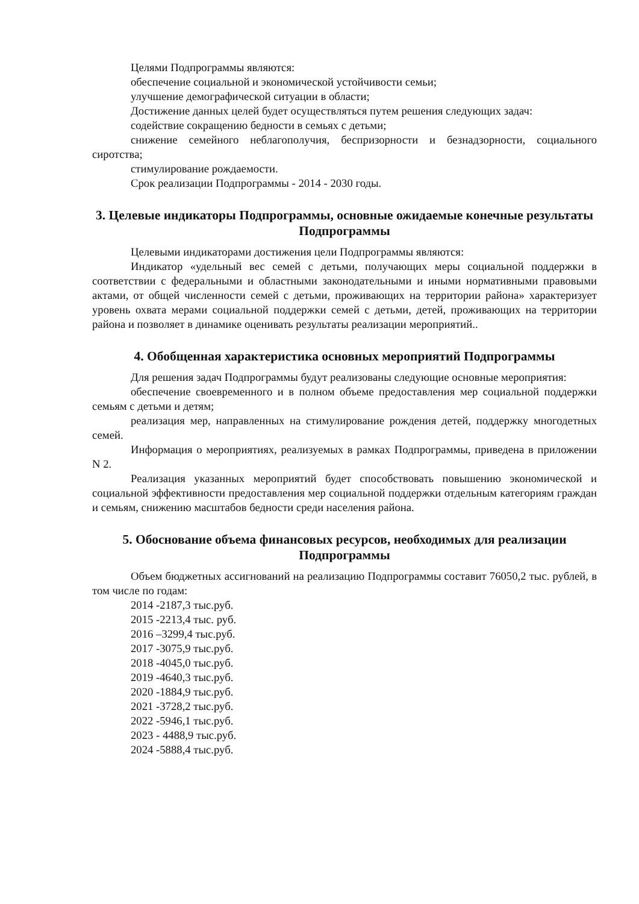Целями Подпрограммы являются:
обеспечение социальной и экономической устойчивости семьи;
улучшение демографической ситуации в области;
Достижение данных целей будет осуществляться путем решения следующих задач:
содействие сокращению бедности в семьях с детьми;
снижение семейного неблагополучия, беспризорности и безнадзорности, социального сиротства;
стимулирование рождаемости.
Срок реализации Подпрограммы - 2014 - 2030 годы.
3. Целевые индикаторы Подпрограммы, основные ожидаемые конечные результаты Подпрограммы
Целевыми индикаторами достижения цели Подпрограммы являются:
Индикатор «удельный вес семей с детьми, получающих меры социальной поддержки в соответствии с федеральными и областными законодательными и иными нормативными правовыми актами, от общей численности семей с детьми, проживающих на территории района» характеризует уровень охвата мерами социальной поддержки семей с детьми, детей, проживающих на территории района и позволяет в динамике оценивать результаты реализации мероприятий..
4. Обобщенная характеристика основных мероприятий Подпрограммы
Для решения задач Подпрограммы будут реализованы следующие основные мероприятия:
обеспечение своевременного и в полном объеме предоставления мер социальной поддержки семьям с детьми и детям;
реализация мер, направленных на стимулирование рождения детей, поддержку многодетных семей.
Информация о мероприятиях, реализуемых в рамках Подпрограммы, приведена в приложении N 2.
Реализация указанных мероприятий будет способствовать повышению экономической и социальной эффективности предоставления мер социальной поддержки отдельным категориям граждан и семьям, снижению масштабов бедности среди населения района.
5. Обоснование объема финансовых ресурсов, необходимых для реализации Подпрограммы
Объем бюджетных ассигнований на реализацию Подпрограммы составит 76050,2 тыс. рублей, в том числе по годам:
2014 -2187,3 тыс.руб.
2015 -2213,4 тыс. руб.
2016 –3299,4 тыс.руб.
2017 -3075,9 тыс.руб.
2018 -4045,0 тыс.руб.
2019 -4640,3 тыс.руб.
2020 -1884,9 тыс.руб.
2021 -3728,2 тыс.руб.
2022 -5946,1 тыс.руб.
2023 - 4488,9 тыс.руб.
2024 -5888,4 тыс.руб.